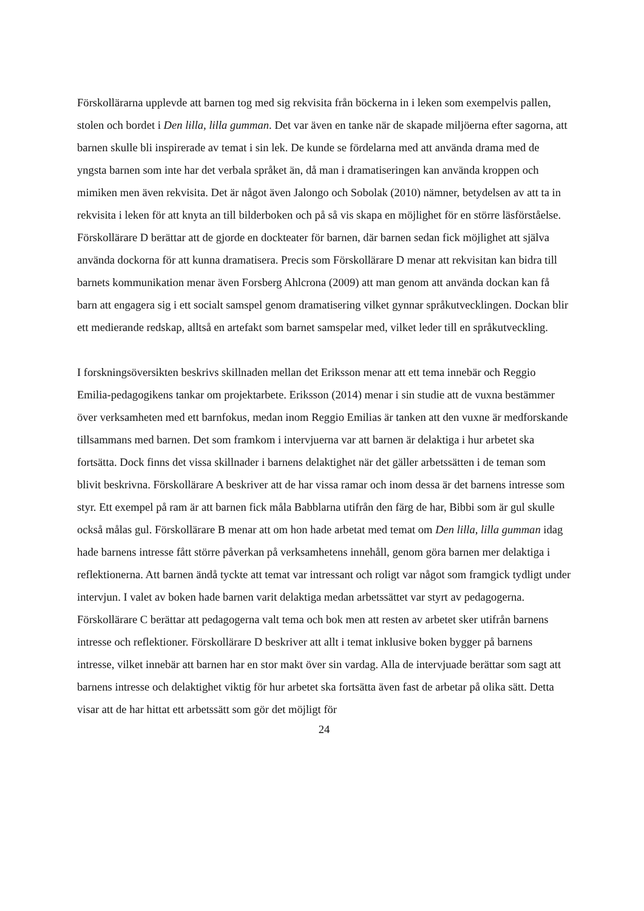Förskollärarna upplevde att barnen tog med sig rekvisita från böckerna in i leken som exempelvis pallen, stolen och bordet i Den lilla, lilla gumman. Det var även en tanke när de skapade miljöerna efter sagorna, att barnen skulle bli inspirerade av temat i sin lek. De kunde se fördelarna med att använda drama med de yngsta barnen som inte har det verbala språket än, då man i dramatiseringen kan använda kroppen och mimiken men även rekvisita. Det är något även Jalongo och Sobolak (2010) nämner, betydelsen av att ta in rekvisita i leken för att knyta an till bilderboken och på så vis skapa en möjlighet för en större läsförståelse. Förskollärare D berättar att de gjorde en dockteater för barnen, där barnen sedan fick möjlighet att själva använda dockorna för att kunna dramatisera. Precis som Förskollärare D menar att rekvisitan kan bidra till barnets kommunikation menar även Forsberg Ahlcrona (2009) att man genom att använda dockan kan få barn att engagera sig i ett socialt samspel genom dramatisering vilket gynnar språkutvecklingen. Dockan blir ett medierande redskap, alltså en artefakt som barnet samspelar med, vilket leder till en språkutveckling.
I forskningsöversikten beskrivs skillnaden mellan det Eriksson menar att ett tema innebär och Reggio Emilia-pedagogikens tankar om projektarbete. Eriksson (2014) menar i sin studie att de vuxna bestämmer över verksamheten med ett barnfokus, medan inom Reggio Emilias är tanken att den vuxne är medforskande tillsammans med barnen. Det som framkom i intervjuerna var att barnen är delaktiga i hur arbetet ska fortsätta. Dock finns det vissa skillnader i barnens delaktighet när det gäller arbetssätten i de teman som blivit beskrivna. Förskollärare A beskriver att de har vissa ramar och inom dessa är det barnens intresse som styr. Ett exempel på ram är att barnen fick måla Babblarna utifrån den färg de har, Bibbi som är gul skulle också målas gul. Förskollärare B menar att om hon hade arbetat med temat om Den lilla, lilla gumman idag hade barnens intresse fått större påverkan på verksamhetens innehåll, genom göra barnen mer delaktiga i reflektionerna. Att barnen ändå tyckte att temat var intressant och roligt var något som framgick tydligt under intervjun. I valet av boken hade barnen varit delaktiga medan arbetssättet var styrt av pedagogerna. Förskollärare C berättar att pedagogerna valt tema och bok men att resten av arbetet sker utifrån barnens intresse och reflektioner. Förskollärare D beskriver att allt i temat inklusive boken bygger på barnens intresse, vilket innebär att barnen har en stor makt över sin vardag. Alla de intervjuade berättar som sagt att barnens intresse och delaktighet viktig för hur arbetet ska fortsätta även fast de arbetar på olika sätt. Detta visar att de har hittat ett arbetssätt som gör det möjligt för
24